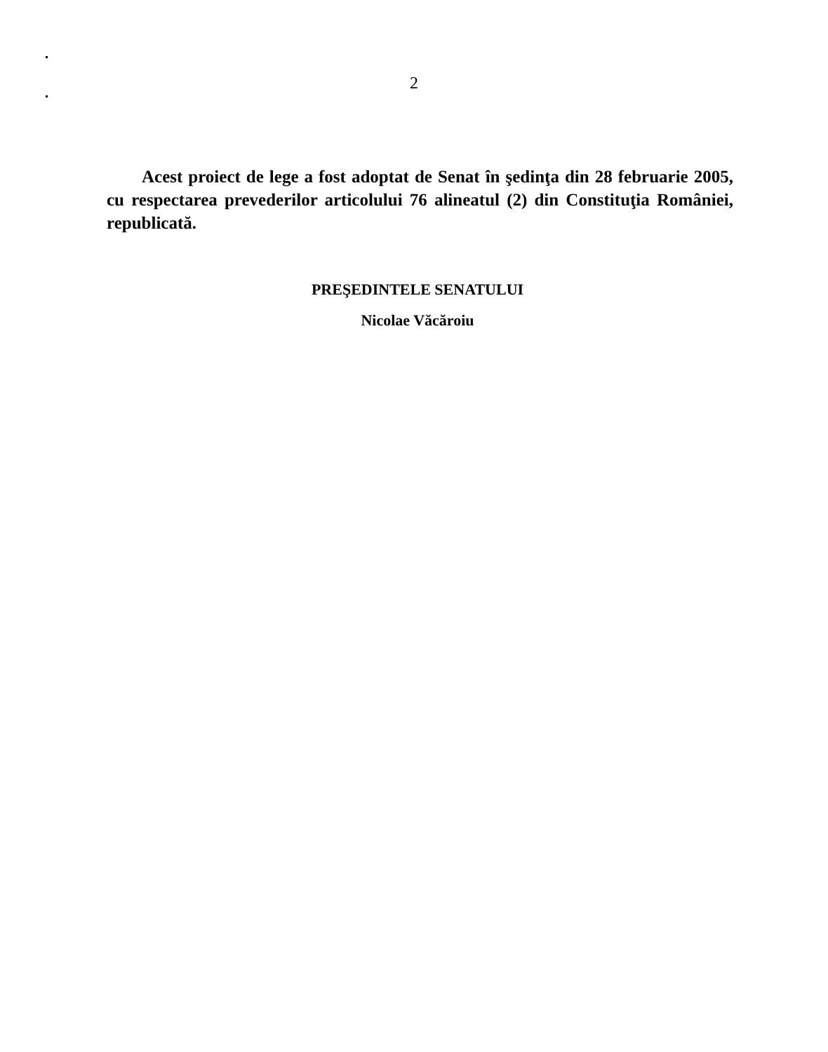2
Acest proiect de lege a fost adoptat de Senat în şedinţa din 28 februarie 2005, cu respectarea prevederilor articolului 76 alineatul (2) din Constituţia României, republicată.
PREŞEDINTELE SENATULUI
Nicolae Văcăroiu